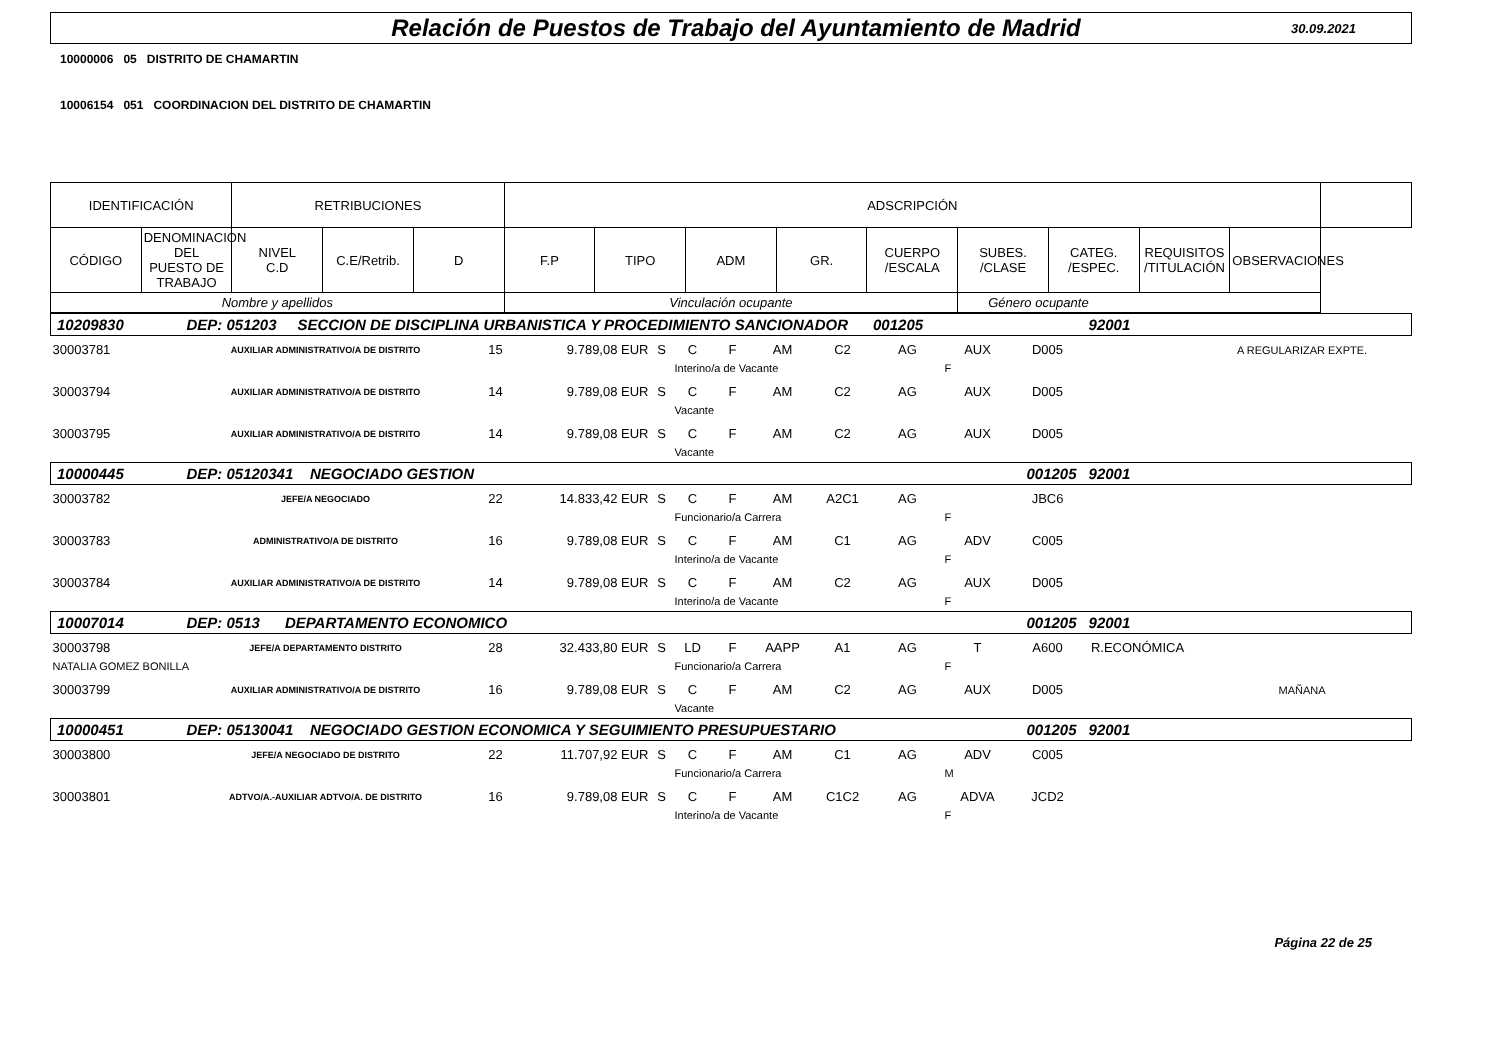Relación de Puestos de Trabajo del Ayuntamiento de Madrid
30.09.2021
10000006 05 DISTRITO DE CHAMARTIN
10006154 051 COORDINACION DEL DISTRITO DE CHAMARTIN
| IDENTIFICACIÓN | | RETRIBUCIONES | | | ADSCRIPCIÓN | | | | | | | | | |
| CÓDIGO | DENOMINACION DEL PUESTO DE TRABAJO | NIVEL C.D | C.E/Retrib. | D | F.P | TIPO | ADM | GR. | CUERPO /ESCALA | SUBES. /CLASE | CATEG. /ESPEC. | REQUISITOS /TITULACIÓN | OBSERVACIONES | |
| Nombre y apellidos | | | | | Vinculación ocupante | | | | | Género ocupante | | | | |
| 10209830 | DEP: 051203 SECCION DE DISCIPLINA URBANISTICA Y PROCEDIMIENTO SANCIONADOR 001205 | | | | | | | | | | | 92001 | |
| 30003781 | AUXILIAR ADMINISTRATIVO/A DE DISTRITO | 15 | 9.789,08 EUR | S | C | F | AM | C2 | AG | AUX | D005 | | A REGULARIZAR EXPTE. |
| | | | | | Interino/a de Vacante | | | | | F | | | |
| 30003794 | AUXILIAR ADMINISTRATIVO/A DE DISTRITO | 14 | 9.789,08 EUR | S | C | F | AM | C2 | AG | AUX | D005 | | |
| | | | | | Vacante | | | | | | | | |
| 30003795 | AUXILIAR ADMINISTRATIVO/A DE DISTRITO | 14 | 9.789,08 EUR | S | C | F | AM | C2 | AG | AUX | D005 | | |
| | | | | | Vacante | | | | | | | | |
| 10000445 | DEP: 05120341 NEGOCIADO GESTION 001205 | | | | | | | | | | | 92001 | |
| 30003782 | JEFE/A NEGOCIADO | 22 | 14.833,42 EUR | S | C | F | AM | A2C1 | AG | | JBC6 | | |
| | | | | | Funcionario/a Carrera | | | | | F | | | |
| 30003783 | ADMINISTRATIVO/A DE DISTRITO | 16 | 9.789,08 EUR | S | C | F | AM | C1 | AG | ADV | C005 | | |
| | | | | | Interino/a de Vacante | | | | | F | | | |
| 30003784 | AUXILIAR ADMINISTRATIVO/A DE DISTRITO | 14 | 9.789,08 EUR | S | C | F | AM | C2 | AG | AUX | D005 | | |
| | | | | | Interino/a de Vacante | | | | | F | | | |
| 10007014 | DEP: 0513 DEPARTAMENTO ECONOMICO 001205 | | | | | | | | | | | 92001 | |
| 30003798 | JEFE/A DEPARTAMENTO DISTRITO | 28 | 32.433,80 EUR | S | LD | F | AAPP | A1 | AG | T | A600 | R.ECONÓMICA | |
| NATALIA GOMEZ BONILLA | | | | | Funcionario/a Carrera | | | | | F | | | |
| 30003799 | AUXILIAR ADMINISTRATIVO/A DE DISTRITO | 16 | 9.789,08 EUR | S | C | F | AM | C2 | AG | AUX | D005 | | MAÑANA |
| | | | | | Vacante | | | | | | | | |
| 10000451 | DEP: 05130041 NEGOCIADO GESTION ECONOMICA Y SEGUIMIENTO PRESUPUESTARIO 001205 | | | | | | | | | | | 92001 | |
| 30003800 | JEFE/A NEGOCIADO DE DISTRITO | 22 | 11.707,92 EUR | S | C | F | AM | C1 | AG | ADV | C005 | | |
| | | | | | Funcionario/a Carrera | | | | | M | | | |
| 30003801 | ADTVO/A.-AUXILIAR ADTVO/A. DE DISTRITO | 16 | 9.789,08 EUR | S | C | F | AM | C1C2 | AG | ADVA | JCD2 | | |
| | | | | | Interino/a de Vacante | | | | | F | | | |
Página 22 de 25